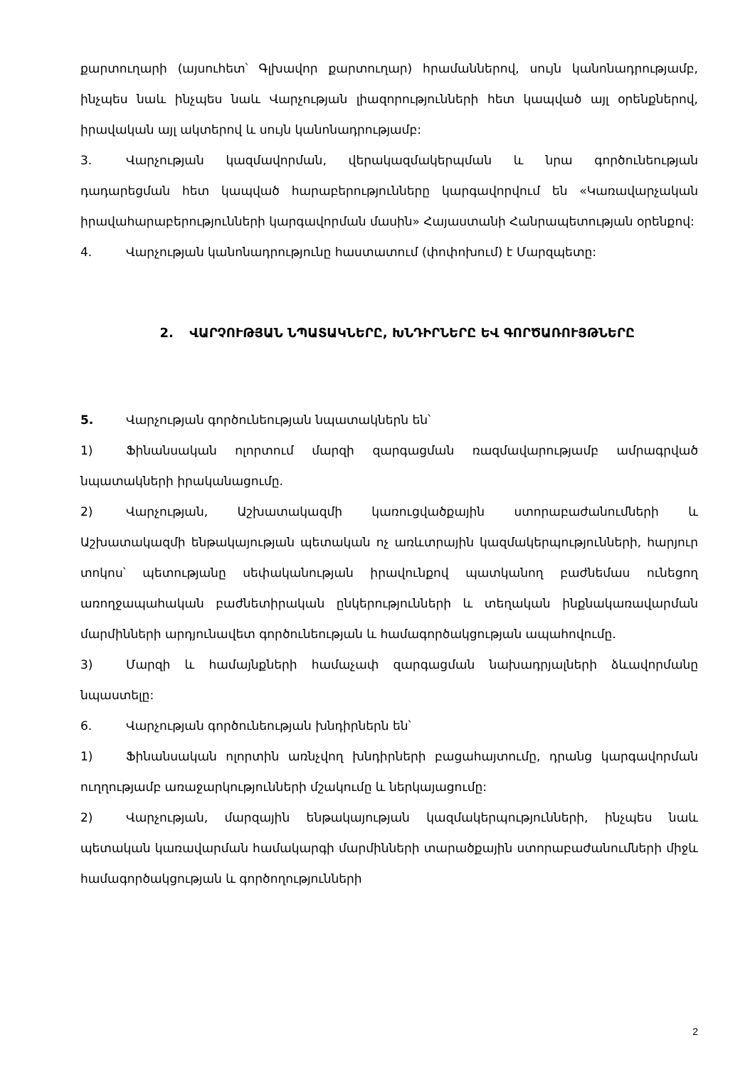քարտուղարի (այսուհետ՝ Գլխավոր քարտուղար) հրամաններով, սույն կանոնադրությամբ, ինչպես նաև ինչպես նաև Վարչության լիազորությունների հետ կապված այլ օրենքներով, իրավական այլ ակտերով և սույն կանոնադրությամբ:
3. Վարչության կազմավորման, վերակազմակերպման և նրա գործունեության դադարեցման հետ կապված հարաբերությունները կարգավորվում են «Կառավարչական իրավահարաբերությունների կարգավորման մասին» Հայաստանի Հանրապետության օրենքով:
4. Վարչության կանոնադրությունը հաստատում (փոփոխում) է Մարզպետը:
2. ՎԱՐՉՈՒԹՅԱՆ ՆՊԱՏԱԿՆԵՐԸ, ԽՆԴԻՐՆԵՐԸ ԵՎ ԳՈՐԾԱՌՈՒՅԹՆԵՐԸ
5. Վարչության գործունեության նպատակներն են՝
1) Ֆինանսական ոլորտում մարզի զարգացման ռազմավարությամբ ամրագրված նպատակների իրականացումը.
2) Վարչության, Աշխատակազմի կառուցվածքային ստորաբաժանումների և Աշխատակազմի ենթակայության պետական ոչ առևտրային կազմակերպությունների, հարյուր տոկոս՝ պետությանը սեփականության իրավունքով պատկանող բաժնեմաս ունեցող առողջապահական բաժնետիրական ընկերությունների և տեղական ինքնակառավարման մարմինների արդյունավետ գործունեության և համագործակցության ապահովումը.
3) Մարզի և համայնքների համաչափ զարգացման նախադրյալների ձևավորմանը նպաստելը:
6. Վարչության գործունեության խնդիրներն են՝
1) Ֆինանսական ոլորտին առնչվող խնդիրների բացահայտումը, դրանց կարգավորման ուղղությամբ առաջարկությունների մշակումը և ներկայացումը:
2) Վարչության, մարզային ենթակայության կազմակերպությունների, ինչպես նաև պետական կառավարման համակարգի մարմինների տարածքային ստորաբաժանումների միջև համագործակցության և գործողությունների
2